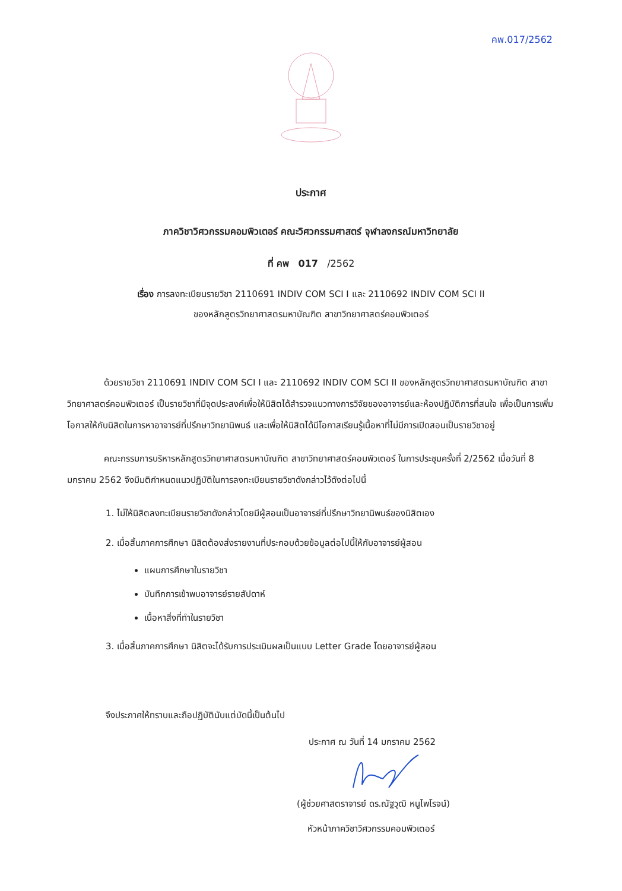คพ.017/2562
ประกาศ
ภาควิชาวิศวกรรมคอมพิวเตอร์ คณะวิศวกรรมศาสตร์ จุฬาลงกรณ์มหาวิทยาลัย
ที่ คพ 017 /2562
เรื่อง การลงทะเบียนรายวิชา 2110691 INDIV COM SCI I และ 2110692 INDIV COM SCI II
ของหลักสูตรวิทยาศาสตรมหาบัณฑิต สาขาวิทยาศาสตร์คอมพิวเตอร์
ด้วยรายวิชา 2110691 INDIV COM SCI I และ 2110692 INDIV COM SCI II ของหลักสูตรวิทยาศาสตรมหาบัณฑิต สาขาวิทยาศาสตร์คอมพิวเตอร์ เป็นรายวิชาที่มีจุดประสงค์เพื่อให้นิสิตได้สำรวจแนวทางการวิจัยของอาจารย์และห้องปฏิบัติการที่สนใจ เพื่อเป็นการเพิ่มโอกาสให้กับนิสิตในการหาอาจารย์ที่ปรึกษาวิทยานิพนธ์ และเพื่อให้นิสิตได้มีโอกาสเรียนรู้เนื้อหาที่ไม่มีการเปิดสอนเป็นรายวิชาอยู่
คณะกรรมการบริหารหลักสูตรวิทยาศาสตรมหาบัณฑิต สาขาวิทยาศาสตร์คอมพิวเตอร์ ในการประชุมครั้งที่ 2/2562 เมื่อวันที่ 8 มกราคม 2562 จึงมีมติกำหนดแนวปฏิบัติในการลงทะเบียนรายวิชาดังกล่าวไว้ดังต่อไปนี้
1. ไม่ให้นิสิตลงทะเบียนรายวิชาดังกล่าวโดยมีผู้สอนเป็นอาจารย์ที่ปรึกษาวิทยานิพนธ์ของนิสิตเอง
2. เมื่อสิ้นภาคการศึกษา นิสิตต้องส่งรายงานที่ประกอบด้วยข้อมูลต่อไปนี้ให้กับอาจารย์ผู้สอน
แผนการศึกษาในรายวิชา
บันทึกการเข้าพบอาจารย์รายสัปดาห์
เนื้อหาสิ่งที่ทำในรายวิชา
3. เมื่อสิ้นภาคการศึกษา นิสิตจะได้รับการประเมินผลเป็นแบบ Letter Grade โดยอาจารย์ผู้สอน
จึงประกาศให้ทราบและถือปฏิบัตินับแต่บัดนี้เป็นต้นไป
ประกาศ ณ วันที่ 14 มกราคม 2562
(ผู้ช่วยศาสตราจารย์ ดร.ณัฐวุฒิ หนูไพโรจน์)
หัวหน้าภาควิชาวิศวกรรมคอมพิวเตอร์